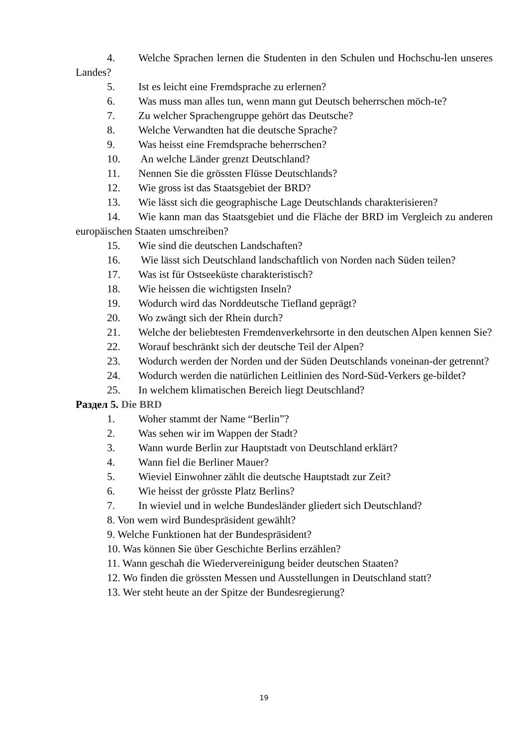4. Welche Sprachen lernen die Studenten in den Schulen und Hochschu-len unseres Landes?
5. Ist es leicht eine Fremdsprache zu erlernen?
6. Was muss man alles tun, wenn mann gut Deutsch beherrschen möch-te?
7. Zu welcher Sprachengruppe gehört das Deutsche?
8. Welche Verwandten hat die deutsche Sprache?
9. Was heisst eine Fremdsprache beherrschen?
10. An welche Länder grenzt Deutschland?
11. Nennen Sie die grössten Flüsse Deutschlands?
12. Wie gross ist das Staatsgebiet der BRD?
13. Wie lässt sich die geographische Lage Deutschlands charakterisieren?
14. Wie kann man das Staatsgebiet und die Fläche der BRD im Vergleich zu anderen europäischen Staaten umschreiben?
15. Wie sind die deutschen Landschaften?
16. Wie lässt sich Deutschland landschaftlich von Norden nach Süden teilen?
17. Was ist für Ostseeküste charakteristisch?
18. Wie heissen die wichtigsten Inseln?
19. Wodurch wird das Norddeutsche Tiefland geprägt?
20. Wo zwängt sich der Rhein durch?
21. Welche der beliebtesten Fremdenverkehrsorte in den deutschen Alpen kennen Sie?
22. Worauf beschränkt sich der deutsche Teil der Alpen?
23. Wodurch werden der Norden und der Süden Deutschlands voneinan-der getrennt?
24. Wodurch werden die natürlichen Leitlinien des Nord-Süd-Verkers ge-bildet?
25. In welchem klimatischen Bereich liegt Deutschland?
Раздел 5. Die BRD
1. Woher stammt der Name “Berlin”?
2. Was sehen wir im Wappen der Stadt?
3. Wann wurde Berlin zur Hauptstadt von Deutschland erklärt?
4. Wann fiel die Berliner Mauer?
5. Wieviel Einwohner zählt die deutsche Hauptstadt zur Zeit?
6. Wie heisst der grösste Platz Berlins?
7. In wieviel und in welche Bundesländer gliedert sich Deutschland?
8. Von wem wird Bundespräsident gewählt?
9. Welche Funktionen hat der Bundespräsident?
10. Was können Sie über Geschichte Berlins erzählen?
11. Wann geschah die Wiedervereinigung beider deutschen Staaten?
12. Wo finden die grössten Messen und Ausstellungen in Deutschland statt?
13. Wer steht heute an der Spitze der Bundesregierung?
19